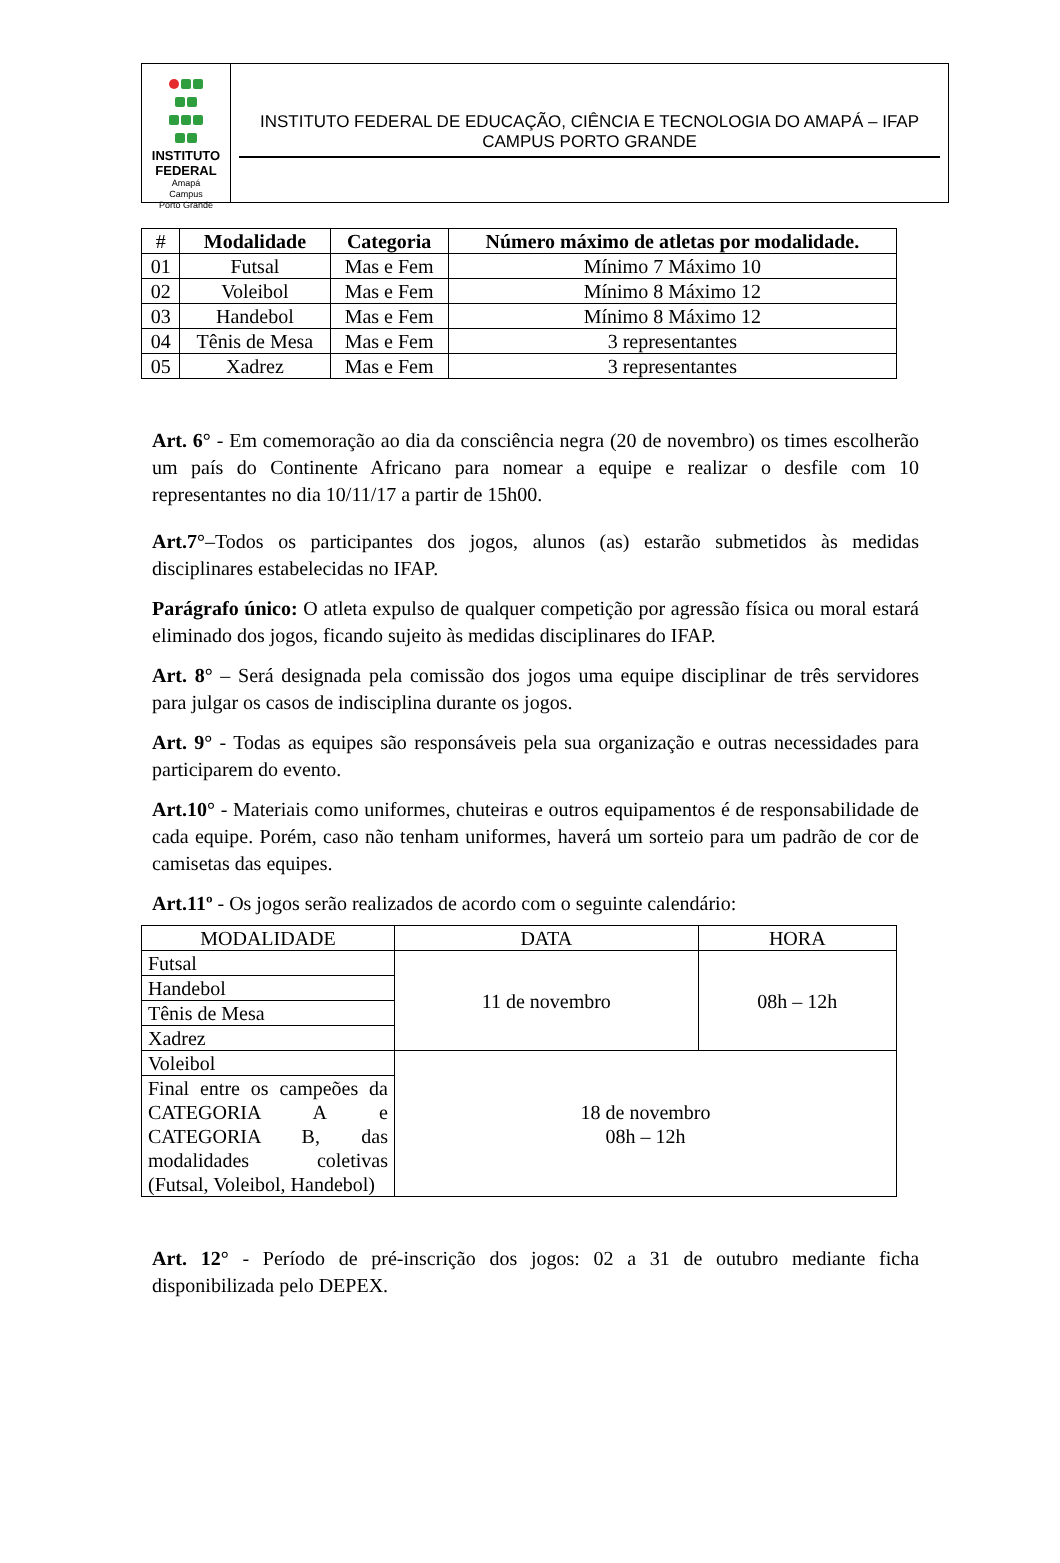INSTITUTO
FEDERAL
Amapá
Campus
Porto Grande
INSTITUTO FEDERAL DE EDUCAÇÃO, CIÊNCIA E TECNOLOGIA DO AMAPÁ – IFAP
CAMPUS PORTO GRANDE
| # | Modalidade | Categoria | Número máximo de atletas por modalidade. |
| --- | --- | --- | --- |
| 01 | Futsal | Mas e Fem | Mínimo 7 Máximo 10 |
| 02 | Voleibol | Mas e Fem | Mínimo 8 Máximo 12 |
| 03 | Handebol | Mas e Fem | Mínimo 8 Máximo 12 |
| 04 | Tênis de Mesa | Mas e Fem | 3 representantes |
| 05 | Xadrez | Mas e Fem | 3 representantes |
Art. 6° - Em comemoração ao dia da consciência negra (20 de novembro) os times escolherão um país do Continente Africano para nomear a equipe e realizar o desfile com 10 representantes no dia 10/11/17 a partir de 15h00.
Art.7°–Todos os participantes dos jogos, alunos (as) estarão submetidos às medidas disciplinares estabelecidas no IFAP.
Parágrafo único: O atleta expulso de qualquer competição por agressão física ou moral estará eliminado dos jogos, ficando sujeito às medidas disciplinares do IFAP.
Art. 8° – Será designada pela comissão dos jogos uma equipe disciplinar de três servidores para julgar os casos de indisciplina durante os jogos.
Art. 9° - Todas as equipes são responsáveis pela sua organização e outras necessidades para participarem do evento.
Art.10° - Materiais como uniformes, chuteiras e outros equipamentos é de responsabilidade de cada equipe. Porém, caso não tenham uniformes, haverá um sorteio para um padrão de cor de camisetas das equipes.
Art.11º - Os jogos serão realizados de acordo com o seguinte calendário:
| MODALIDADE | DATA | HORA |
| Futsal | 11 de novembro | 08h – 12h |
| Handebol | | |
| Tênis de Mesa | | |
| Xadrez | | |
| Voleibol | 18 de novembro 08h – 12h | |
| Final entre os campeões da CATEGORIA A e CATEGORIA B, das modalidades coletivas (Futsal, Voleibol, Handebol) | | |
Art. 12° - Período de pré-inscrição dos jogos: 02 a 31 de outubro mediante ficha disponibilizada pelo DEPEX.